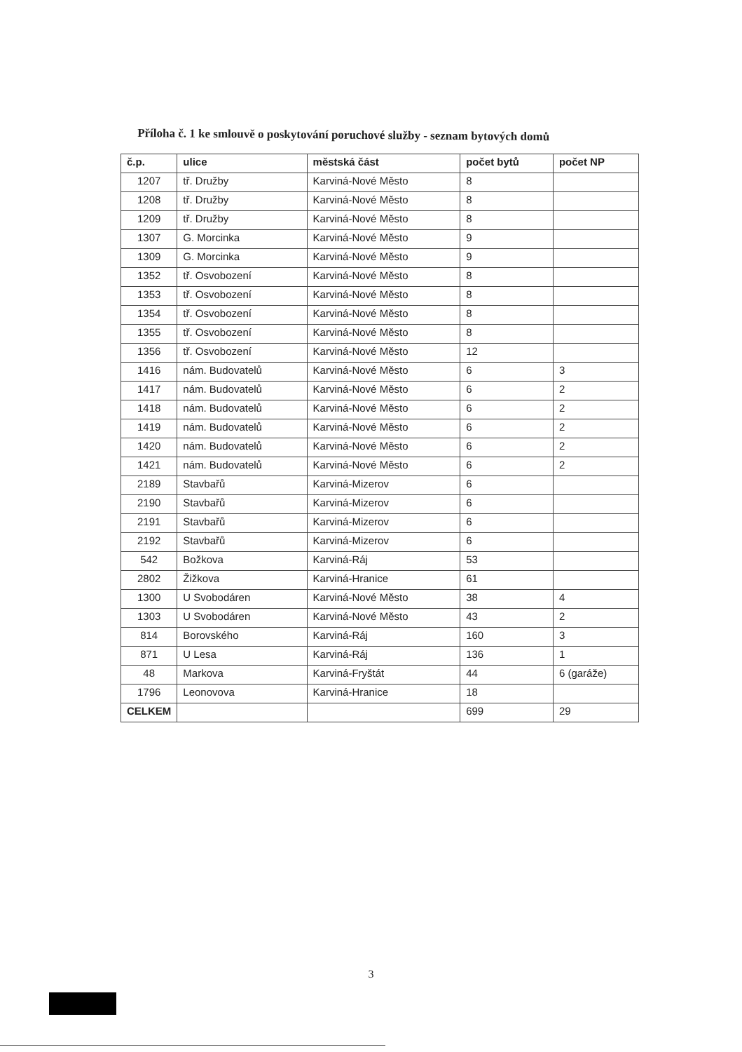Příloha č. 1 ke smlouvě o poskytování poruchové služby - seznam bytových domů
| č.p. | ulice | městská část | počet bytů | počet NP |
| --- | --- | --- | --- | --- |
| 1207 | tř. Družby | Karviná-Nové Město | 8 | |
| 1208 | tř. Družby | Karviná-Nové Město | 8 | |
| 1209 | tř. Družby | Karviná-Nové Město | 8 | |
| 1307 | G. Morcinka | Karviná-Nové Město | 9 | |
| 1309 | G. Morcinka | Karviná-Nové Město | 9 | |
| 1352 | tř. Osvobození | Karviná-Nové Město | 8 | |
| 1353 | tř. Osvobození | Karviná-Nové Město | 8 | |
| 1354 | tř. Osvobození | Karviná-Nové Město | 8 | |
| 1355 | tř. Osvobození | Karviná-Nové Město | 8 | |
| 1356 | tř. Osvobození | Karviná-Nové Město | 12 | |
| 1416 | nám. Budovatelů | Karviná-Nové Město | 6 | 3 |
| 1417 | nám. Budovatelů | Karviná-Nové Město | 6 | 2 |
| 1418 | nám. Budovatelů | Karviná-Nové Město | 6 | 2 |
| 1419 | nám. Budovatelů | Karviná-Nové Město | 6 | 2 |
| 1420 | nám. Budovatelů | Karviná-Nové Město | 6 | 2 |
| 1421 | nám. Budovatelů | Karviná-Nové Město | 6 | 2 |
| 2189 | Stavbařů | Karviná-Mizerov | 6 | |
| 2190 | Stavbařů | Karviná-Mizerov | 6 | |
| 2191 | Stavbařů | Karviná-Mizerov | 6 | |
| 2192 | Stavbařů | Karviná-Mizerov | 6 | |
| 542 | Božkova | Karviná-Ráj | 53 | |
| 2802 | Žižkova | Karviná-Hranice | 61 | |
| 1300 | U Svobodáren | Karviná-Nové Město | 38 | 4 |
| 1303 | U Svobodáren | Karviná-Nové Město | 43 | 2 |
| 814 | Borovského | Karviná-Ráj | 160 | 3 |
| 871 | U Lesa | Karviná-Ráj | 136 | 1 |
| 48 | Markova | Karviná-Fryštát | 44 | 6 (garáže) |
| 1796 | Leonovova | Karviná-Hranice | 18 | |
| CELKEM | | | 699 | 29 |
3